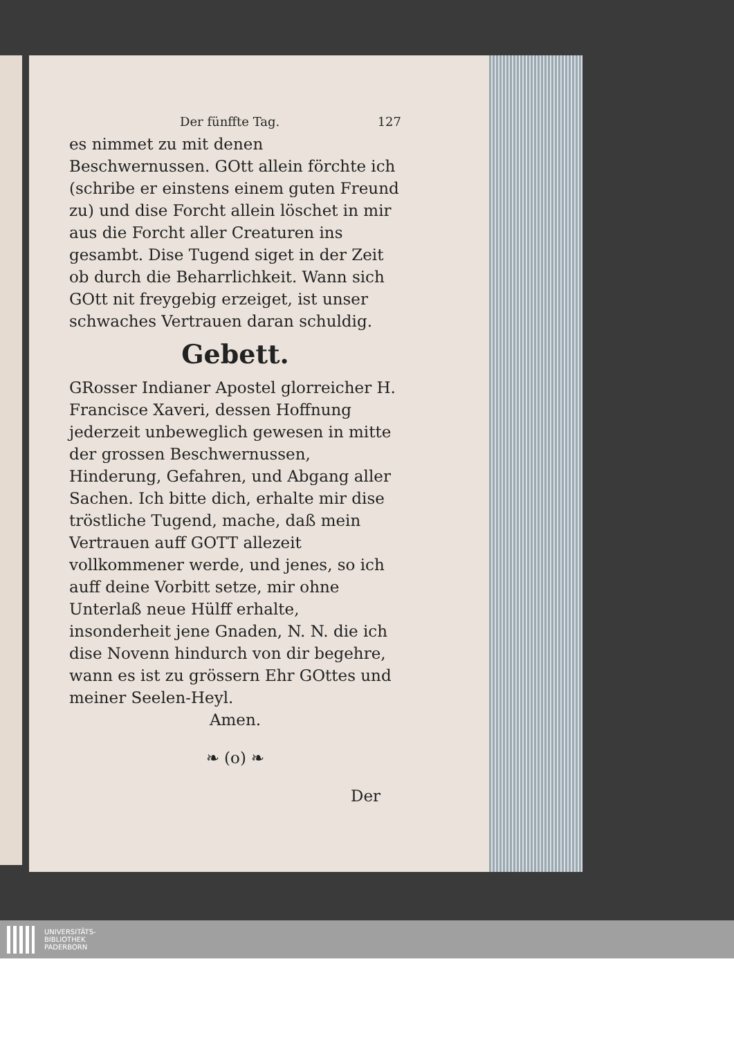Der fünffte Tag. 127
es nimmet zu mit denen Beschwernussen. GOtt allein förchte ich (schribe er einstens einem guten Freund zu) und dise Forcht allein löschet in mir aus die Forcht aller Creaturen ins gesambt. Dise Tugend siget in der Zeit ob durch die Beharrlichkeit. Wann sich GOtt nit freygebig erzeiget, ist unser schwaches Vertrauen daran schuldig.
Gebett.
GRosser Indianer Apostel glorreicher H. Francisce Xaveri, dessen Hoffnung jederzeit unbeweglich gewesen in mitte der grossen Beschwernussen, Hinderung, Gefahren, und Abgang aller Sachen. Ich bitte dich, erhalte mir dise tröstliche Tugend, mache, daß mein Vertrauen auff GOTT allezeit vollkommener werde, und jenes, so ich auff deine Vorbitt setze, mir ohne Unterlaß neue Hülff erhalte, insonderheit jene Gnaden, N. N. die ich dise Novenn hindurch von dir begehre, wann es ist zu grössern Ehr GOttes und meiner Seelen-Heyl.
Amen.
❧ (o) ❧
Der
UNIVERSITÄTS-
BIBLIOTHEK
PADERBORN